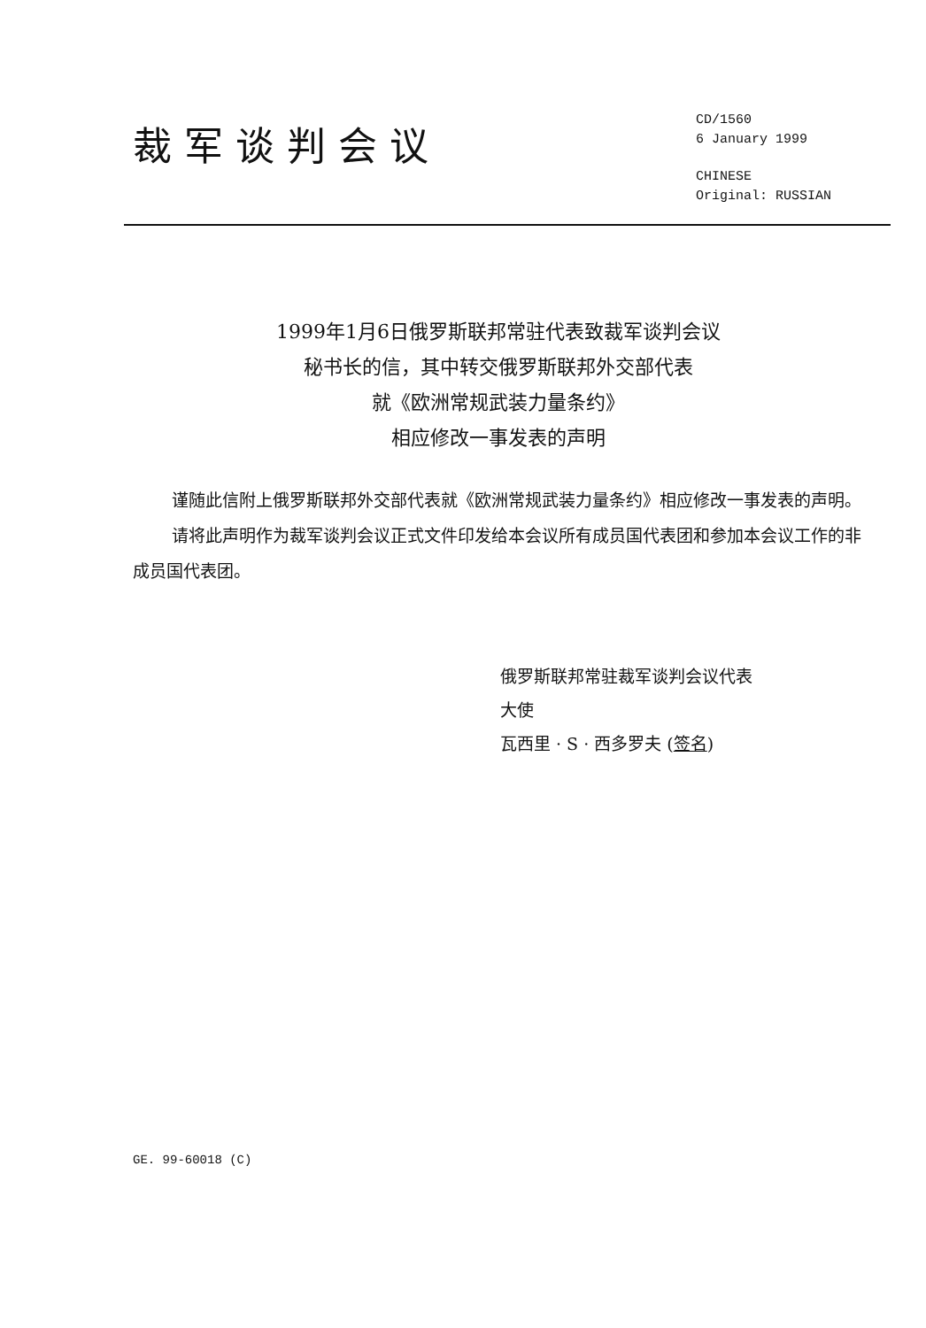裁军谈判会议
CD/1560
6 January 1999
CHINESE
Original: RUSSIAN
1999年1月6日俄罗斯联邦常驻代表致裁军谈判会议
秘书长的信，其中转交俄罗斯联邦外交部代表
就《欧洲常规武装力量条约》
相应修改一事发表的声明
谨随此信附上俄罗斯联邦外交部代表就《欧洲常规武装力量条约》相应修改一事发表的声明。
请将此声明作为裁军谈判会议正式文件印发给本会议所有成员国代表团和参加本会议工作的非成员国代表团。
俄罗斯联邦常驻裁军谈判会议代表
大使
瓦西里 · S · 西多罗夫 (签名)
GE. 99-60018 (C)